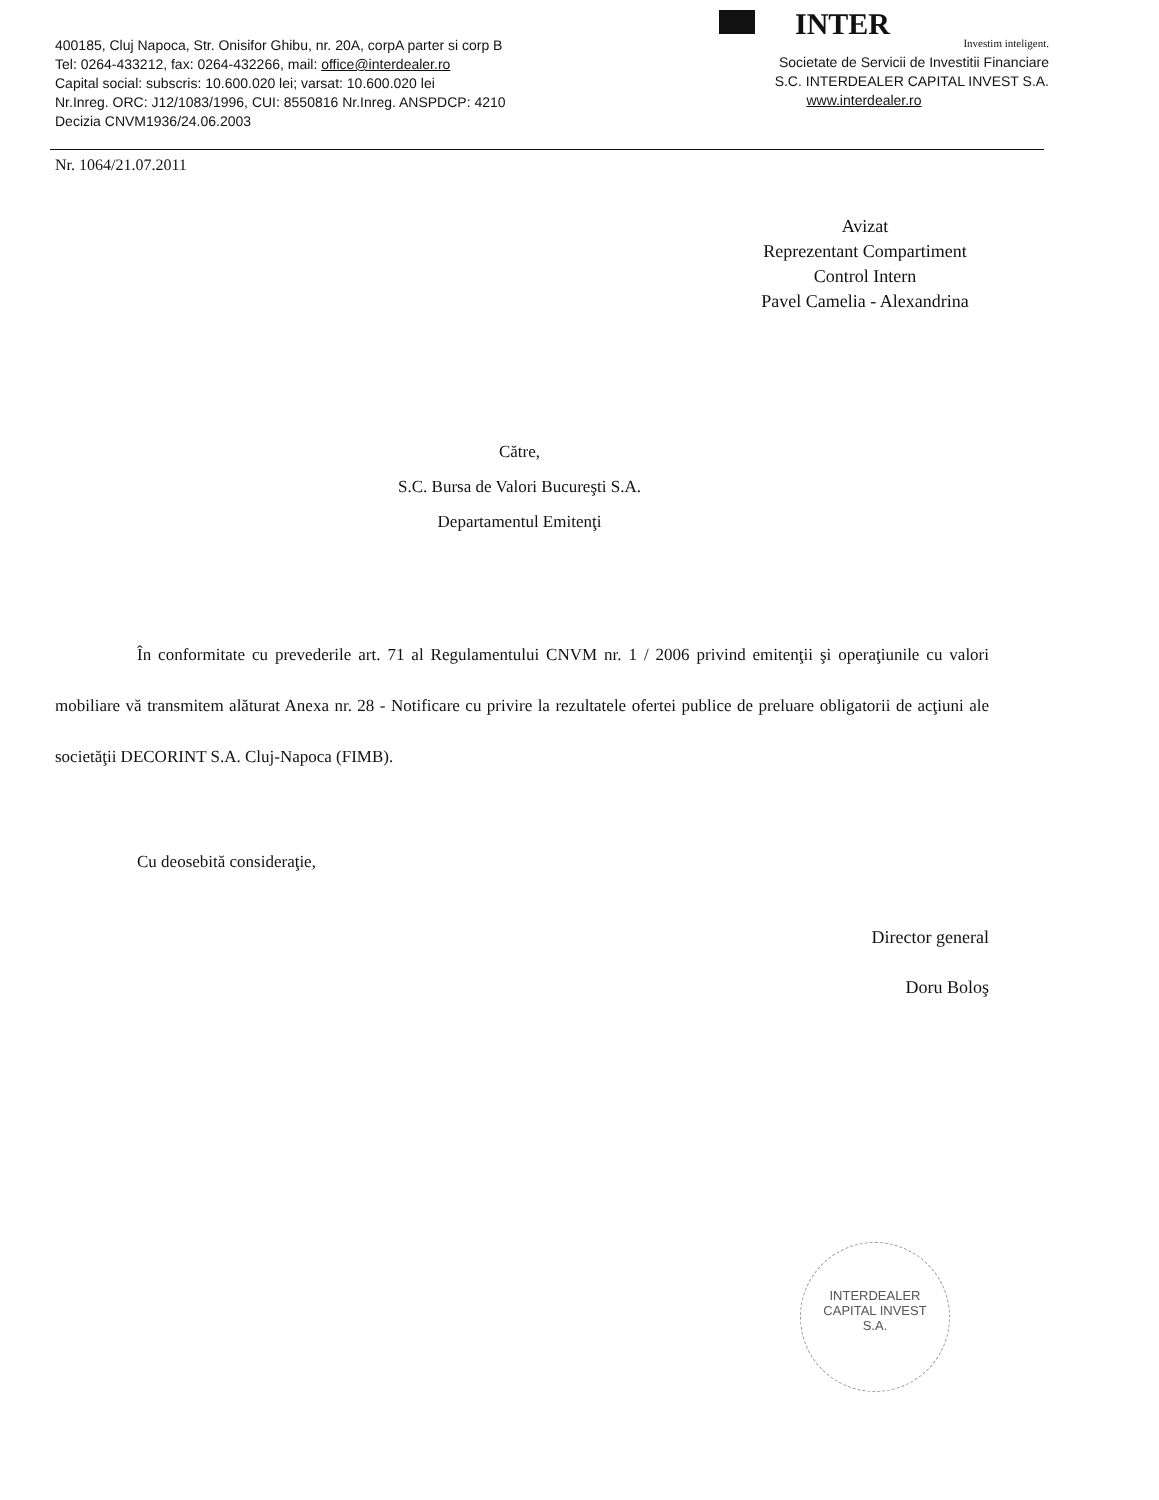400185, Cluj Napoca, Str. Onisifor Ghibu, nr. 20A, corpA parter si corp B
Tel: 0264-433212, fax: 0264-432266, mail: office@interdealer.ro
Capital social: subscris: 10.600.020 lei; varsat: 10.600.020 lei
Nr.Inreg. ORC: J12/1083/1996, CUI: 8550816 Nr.Inreg. ANSPDCP: 4210
Decizia CNVM1936/24.06.2003
INTER
Investim inteligent.
Societate de Servicii de Investitii Financiare
S.C. INTERDEALER CAPITAL INVEST S.A.
www.interdealer.ro
Nr. 1064/21.07.2011
Avizat
Reprezentant Compartiment
Control Intern
Pavel Camelia - Alexandrina
Către,
S.C. Bursa de Valori Bucureşti S.A.
Departamentul Emitenţi
În conformitate cu prevederile art. 71 al Regulamentului CNVM nr. 1 / 2006 privind emitenţii şi operaţiunile cu valori mobiliare vă transmitem alăturat Anexa nr. 28 - Notificare cu privire la rezultatele ofertei publice de preluare obligatorii de acţiuni ale societăţii DECORINT S.A. Cluj-Napoca (FIMB).
Cu deosebită consideraţie,
Director general
Doru Boloş
INTERDEALER
CAPITAL INVEST
S.A.